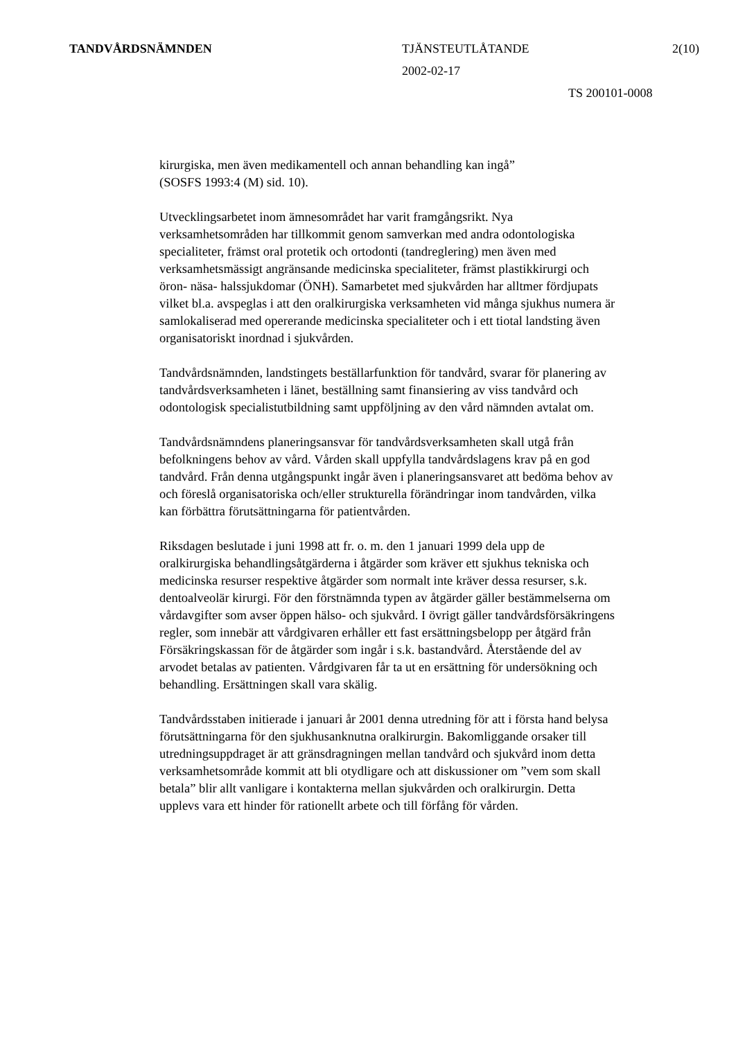TANDVÅRDSNÄMNDEN TJÄNSTEUTLÅTANDE 2(10)
2002-02-17
TS 200101-0008
kirurgiska, men även medikamentell och annan behandling kan ingå”
(SOSFS 1993:4 (M) sid. 10).
Utvecklingsarbetet inom ämnesområdet har varit framgångsrikt. Nya verksamhetsområden har tillkommit genom samverkan med andra odontologiska specialiteter, främst oral protetik och ortodonti (tandreglering) men även med verksamhetsmässigt angränsande medicinska specialiteter, främst plastikkirurgi och öron- näsa- halssjukdomar (ÖNH). Samarbetet med sjukvården har alltmer fördjupats vilket bl.a. avspeglas i att den oralkirurgiska verksamheten vid många sjukhus numera är samlokaliserad med opererande medicinska specialiteter och i ett tiotal landsting även organisatoriskt inordnad i sjukvården.
Tandvårdsnämnden, landstingets beställarfunktion för tandvård, svarar för planering av tandvårdsverksamheten i länet, beställning samt finansiering av viss tandvård och odontologisk specialistutbildning samt uppföljning av den vård nämnden avtalat om.
Tandvårdsnämndens planeringsansvar för tandvårdsverksamheten skall utgå från befolkningens behov av vård. Vården skall uppfylla tandvårdslagens krav på en god tandvård. Från denna utgångspunkt ingår även i planeringsansvaret att bedöma behov av och föreslå organisatoriska och/eller strukturella förändringar inom tandvården, vilka kan förbättra förutsättningarna för patientvården.
Riksdagen beslutade i juni 1998 att fr. o. m. den 1 januari 1999 dela upp de oralkirurgiska behandlingsåtgärderna i åtgärder som kräver ett sjukhus tekniska och medicinska resurser respektive åtgärder som normalt inte kräver dessa resurser, s.k. dentoalveolär kirurgi. För den förstnämnda typen av åtgärder gäller bestämmelserna om vårdavgifter som avser öppen hälso- och sjukvård. I övrigt gäller tandvårdsförsäkringens regler, som innebär att vårdgivaren erhåller ett fast ersättningsbelopp per åtgärd från Försäkringskassan för de åtgärder som ingår i s.k. bastandvård. Återstående del av arvodet betalas av patienten. Vårdgivaren får ta ut en ersättning för undersökning och behandling. Ersättningen skall vara skälig.
Tandvårdsstaben initierade i januari år 2001 denna utredning för att i första hand belysa förutsättningarna för den sjukhusanknutna oralkirurgin. Bakomliggande orsaker till utredningsuppdraget är att gränsdragningen mellan tandvård och sjukvård inom detta verksamhetsområde kommit att bli otydligare och att diskussioner om ”vem som skall betala” blir allt vanligare i kontakterna mellan sjukvården och oralkirurgin. Detta upplevs vara ett hinder för rationellt arbete och till förfång för vården.